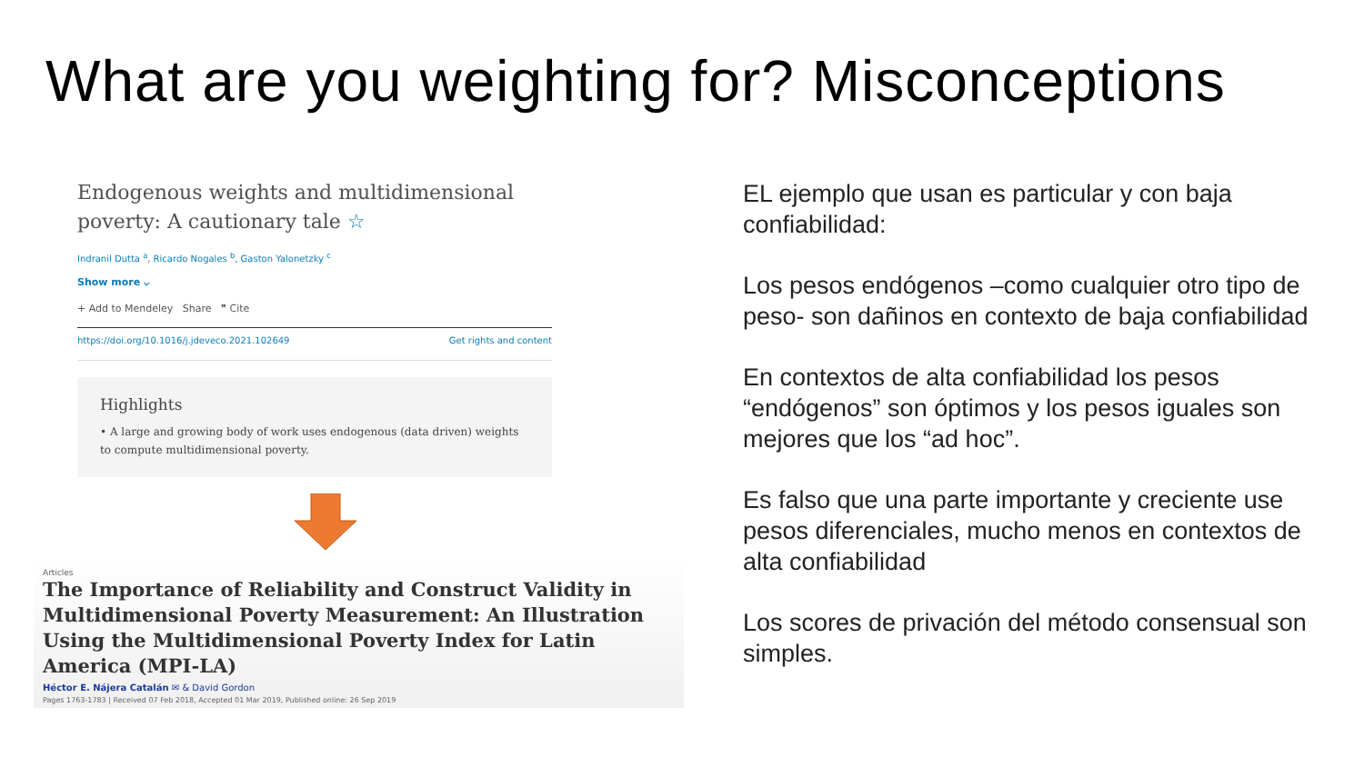What are you weighting for? Misconceptions
Endogenous weights and multidimensional poverty: A cautionary tale ☆
Indranil Dutta <sup>a</sup>, Ricardo Nogales <sup>b</sup>, Gaston Yalonetzky <sup>c</sup>
Show more ⌵
+ Add to Mendeley Share ❞ Cite
https://doi.org/10.1016/j.jdeveco.2021.102649 Get rights and content
Highlights
• A large and growing body of work uses endogenous (data driven) weights to compute multidimensional poverty.
Articles
The Importance of Reliability and Construct Validity in Multidimensional Poverty Measurement: An Illustration Using the Multidimensional Poverty Index for Latin America (MPI-LA)
Héctor E. Nájera Catalán ✉ & David Gordon
Pages 1763-1783 | Received 07 Feb 2018, Accepted 01 Mar 2019, Published online: 26 Sep 2019
EL ejemplo que usan es particular y con baja confiabilidad:
Los pesos endógenos –como cualquier otro tipo de peso- son dañinos en contexto de baja confiabilidad
En contextos de alta confiabilidad los pesos “endógenos” son óptimos y los pesos iguales son mejores que los “ad hoc”.
Es falso que una parte importante y creciente use pesos diferenciales, mucho menos en contextos de alta confiabilidad
Los scores de privación del método consensual son simples.